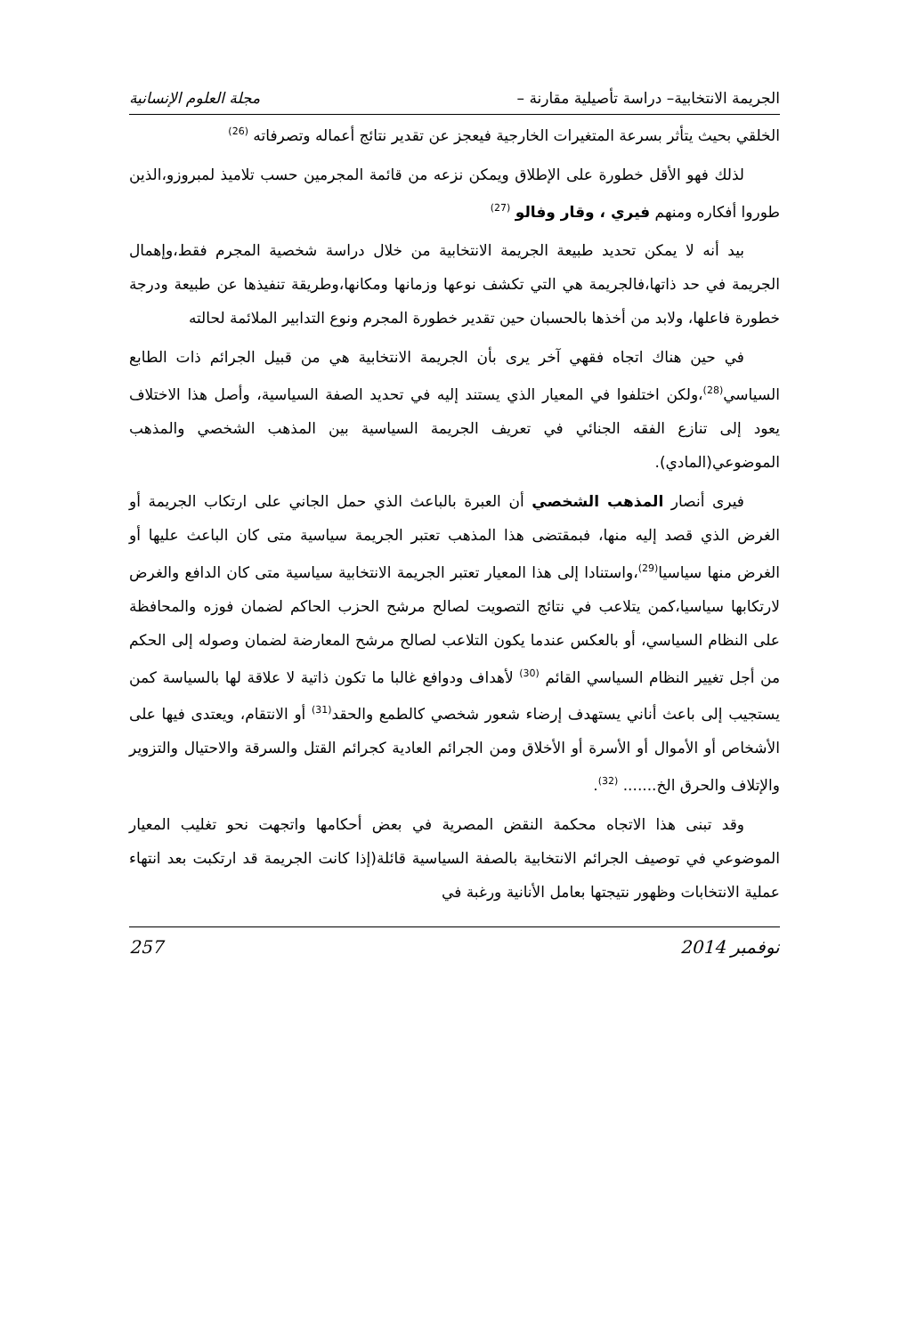الجريمة الانتخابية– دراسة تأصيلية مقارنة – مجلة العلوم الإنسانية
الخلقي بحيث يتأثر بسرعة المتغيرات الخارجية فيعجز عن تقدير نتائج أعماله وتصرفاته <sup>(26)</sup>
لذلك فهو الأقل خطورة على الإطلاق ويمكن نزعه من قائمة المجرمين حسب تلاميذ لمبروزو،الذين طوروا أفكاره ومنهم فيري ، وقار وفالو <sup>(27)</sup>
بيد أنه لا يمكن تحديد طبيعة الجريمة الانتخابية من خلال دراسة شخصية المجرم فقط،وإهمال الجريمة في حد ذاتها،فالجريمة هي التي تكشف نوعها وزمانها ومكانها،وطريقة تنفيذها عن طبيعة ودرجة خطورة فاعلها، ولابد من أخذها بالحسبان حين تقدير خطورة المجرم ونوع التدابير الملائمة لحالته
في حين هناك اتجاه فقهي آخر يرى بأن الجريمة الانتخابية هي من قبيل الجرائم ذات الطابع السياسي<sup>(28)</sup>،ولكن اختلفوا في المعيار الذي يستند إليه في تحديد الصفة السياسية، وأصل هذا الاختلاف يعود إلى تنازع الفقه الجنائي في تعريف الجريمة السياسية بين المذهب الشخصي والمذهب الموضوعي(المادي).
فيرى أنصار المذهب الشخصي أن العبرة بالباعث الذي حمل الجاني على ارتكاب الجريمة أو الغرض الذي قصد إليه منها، فبمقتضى هذا المذهب تعتبر الجريمة سياسية متى كان الباعث عليها أو الغرض منها سياسيا<sup>(29)</sup>،واستنادا إلى هذا المعيار تعتبر الجريمة الانتخابية سياسية متى كان الدافع والغرض لارتكابها سياسيا،كمن يتلاعب في نتائج التصويت لصالح مرشح الحزب الحاكم لضمان فوزه والمحافظة على النظام السياسي، أو بالعكس عندما يكون التلاعب لصالح مرشح المعارضة لضمان وصوله إلى الحكم من أجل تغيير النظام السياسي القائم <sup>(30)</sup> لأهداف ودوافع غالبا ما تكون ذاتية لا علاقة لها بالسياسة كمن يستجيب إلى باعث أناني يستهدف إرضاء شعور شخصي كالطمع والحقد<sup>(31)</sup> أو الانتقام، ويعتدى فيها على الأشخاص أو الأموال أو الأسرة أو الأخلاق ومن الجرائم العادية كجرائم القتل والسرقة والاحتيال والتزوير والإتلاف والحرق الخ....... <sup>(32)</sup>.
وقد تبنى هذا الاتجاه محكمة النقض المصرية في بعض أحكامها واتجهت نحو تغليب المعيار الموضوعي في توصيف الجرائم الانتخابية بالصفة السياسية قائلة(إذا كانت الجريمة قد ارتكبت بعد انتهاء عملية الانتخابات وظهور نتيجتها بعامل الأنانية ورغبة في
نوفمبر 2014 257